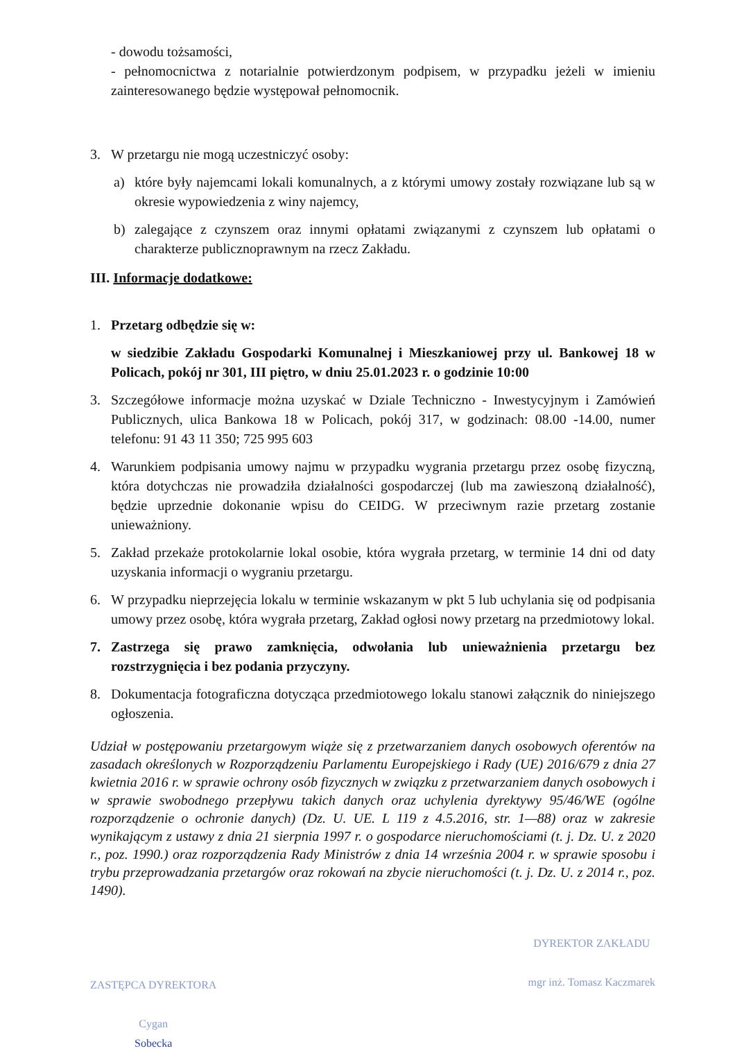- dowodu tożsamości,
- pełnomocnictwa z notarialnie potwierdzonym podpisem, w przypadku jeżeli w imieniu zainteresowanego będzie występował pełnomocnik.
3. W przetargu nie mogą uczestniczyć osoby:
a) które były najemcami lokali komunalnych, a z którymi umowy zostały rozwiązane lub są w okresie wypowiedzenia z winy najemcy,
b) zalegające z czynszem oraz innymi opłatami związanymi z czynszem lub opłatami o charakterze publicznoprawnym na rzecz Zakładu.
III. Informacje dodatkowe:
1. Przetarg odbędzie się w:
w siedzibie Zakładu Gospodarki Komunalnej i Mieszkaniowej przy ul. Bankowej 18 w Policach, pokój nr 301, III piętro, w dniu 25.01.2023 r. o godzinie 10:00
3. Szczegółowe informacje można uzyskać w Dziale Techniczno - Inwestycyjnym i Zamówień Publicznych, ulica Bankowa 18 w Policach, pokój 317, w godzinach: 08.00 -14.00, numer telefonu: 91 43 11 350; 725 995 603
4. Warunkiem podpisania umowy najmu w przypadku wygrania przetargu przez osobę fizyczną, która dotychczas nie prowadziła działalności gospodarczej (lub ma zawieszoną działalność), będzie uprzednie dokonanie wpisu do CEIDG. W przeciwnym razie przetarg zostanie unieważniony.
5. Zakład przekaże protokolarnie lokal osobie, która wygrała przetarg, w terminie 14 dni od daty uzyskania informacji o wygraniu przetargu.
6. W przypadku nieprzejęcia lokalu w terminie wskazanym w pkt 5 lub uchylania się od podpisania umowy przez osobę, która wygrała przetarg, Zakład ogłosi nowy przetarg na przedmiotowy lokal.
7. Zastrzega się prawo zamknięcia, odwołania lub unieważnienia przetargu bez rozstrzygnięcia i bez podania przyczyny.
8. Dokumentacja fotograficzna dotycząca przedmiotowego lokalu stanowi załącznik do niniejszego ogłoszenia.
Udział w postępowaniu przetargowym wiąże się z przetwarzaniem danych osobowych oferentów na zasadach określonych w Rozporządzeniu Parlamentu Europejskiego i Rady (UE) 2016/679 z dnia 27 kwietnia 2016 r. w sprawie ochrony osób fizycznych w związku z przetwarzaniem danych osobowych i w sprawie swobodnego przepływu takich danych oraz uchylenia dyrektywy 95/46/WE (ogólne rozporządzenie o ochronie danych) (Dz. U. UE. L 119 z 4.5.2016, str. 1—88) oraz w zakresie wynikającym z ustawy z dnia 21 sierpnia 1997 r. o gospodarce nieruchomościami (t. j. Dz. U. z 2020 r., poz. 1990.) oraz rozporządzenia Rady Ministrów z dnia 14 września 2004 r. w sprawie sposobu i trybu przeprowadzania przetargów oraz rokowań na zbycie nieruchomości (t. j. Dz. U. z 2014 r., poz. 1490).
ZASTĘPCA DYREKTORA
Cygan
Sobecka
DYREKTOR ZAKŁADU
mgr inż. Tomasz Kaczmarek